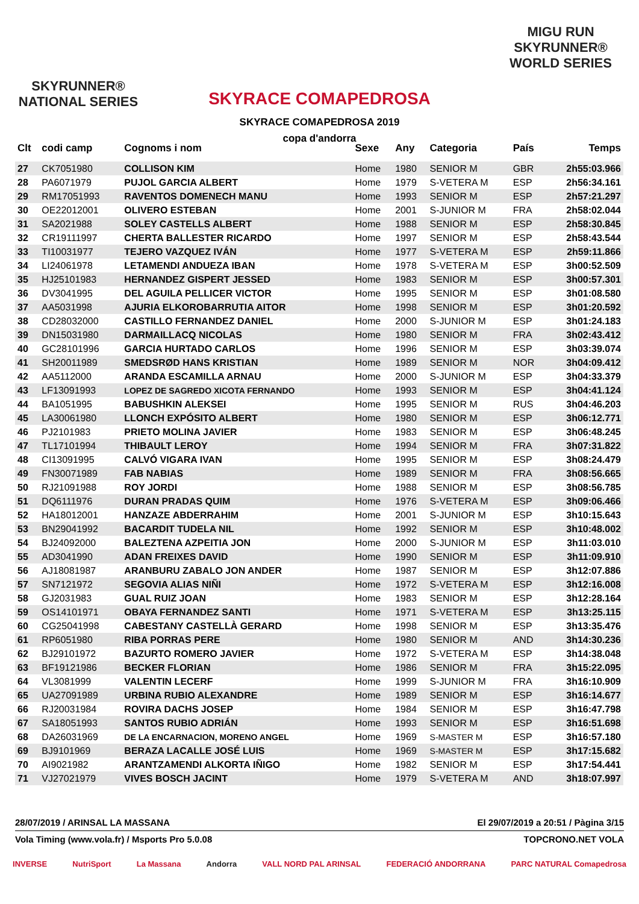SKYRUNNER®
NATIONAL SERIES
SKYRACE COMAPEDROSA
SKYRACE COMAPEDROSA 2019
copa d'andorra
MIGU RUN
SKYRUNNER®
WORLD SERIES
| Clt | codi camp | Cognoms i nom | Sexe | Any | Categoria | País | Temps |
| --- | --- | --- | --- | --- | --- | --- | --- |
| 27 | CK7051980 | COLLISON KIM | Home | 1980 | SENIOR M | GBR | 2h55:03.966 |
| 28 | PA6071979 | PUJOL GARCIA ALBERT | Home | 1979 | S-VETERA M | ESP | 2h56:34.161 |
| 29 | RM17051993 | RAVENTOS DOMENECH MANU | Home | 1993 | SENIOR M | ESP | 2h57:21.297 |
| 30 | OE22012001 | OLIVERO ESTEBAN | Home | 2001 | S-JUNIOR M | FRA | 2h58:02.044 |
| 31 | SA2021988 | SOLEY CASTELLS ALBERT | Home | 1988 | SENIOR M | ESP | 2h58:30.845 |
| 32 | CR19111997 | CHERTA BALLESTER RICARDO | Home | 1997 | SENIOR M | ESP | 2h58:43.544 |
| 33 | TI10031977 | TEJERO VAZQUEZ IVÁN | Home | 1977 | S-VETERA M | ESP | 2h59:11.866 |
| 34 | LI24061978 | LETAMENDI ANDUEZA IBAN | Home | 1978 | S-VETERA M | ESP | 3h00:52.509 |
| 35 | HJ25101983 | HERNANDEZ GISPERT JESSED | Home | 1983 | SENIOR M | ESP | 3h00:57.301 |
| 36 | DV3041995 | DEL AGUILA PELLICER VICTOR | Home | 1995 | SENIOR M | ESP | 3h01:08.580 |
| 37 | AA5031998 | AJURIA ELKOROBARRUTIA AITOR | Home | 1998 | SENIOR M | ESP | 3h01:20.592 |
| 38 | CD28032000 | CASTILLO FERNANDEZ DANIEL | Home | 2000 | S-JUNIOR M | ESP | 3h01:24.183 |
| 39 | DN15031980 | DARMAILLACQ NICOLAS | Home | 1980 | SENIOR M | FRA | 3h02:43.412 |
| 40 | GC28101996 | GARCIA HURTADO CARLOS | Home | 1996 | SENIOR M | ESP | 3h03:39.074 |
| 41 | SH20011989 | SMEDSRØD HANS KRISTIAN | Home | 1989 | SENIOR M | NOR | 3h04:09.412 |
| 42 | AA5112000 | ARANDA ESCAMILLA ARNAU | Home | 2000 | S-JUNIOR M | ESP | 3h04:33.379 |
| 43 | LF13091993 | LOPEZ DE SAGREDO XICOTA FERNANDO | Home | 1993 | SENIOR M | ESP | 3h04:41.124 |
| 44 | BA1051995 | BABUSHKIN ALEKSEI | Home | 1995 | SENIOR M | RUS | 3h04:46.203 |
| 45 | LA30061980 | LLONCH EXPÓSITO ALBERT | Home | 1980 | SENIOR M | ESP | 3h06:12.771 |
| 46 | PJ2101983 | PRIETO MOLINA JAVIER | Home | 1983 | SENIOR M | ESP | 3h06:48.245 |
| 47 | TL17101994 | THIBAULT LEROY | Home | 1994 | SENIOR M | FRA | 3h07:31.822 |
| 48 | CI13091995 | CALVÓ VIGARA IVAN | Home | 1995 | SENIOR M | ESP | 3h08:24.479 |
| 49 | FN30071989 | FAB NABIAS | Home | 1989 | SENIOR M | FRA | 3h08:56.665 |
| 50 | RJ21091988 | ROY JORDI | Home | 1988 | SENIOR M | ESP | 3h08:56.785 |
| 51 | DQ6111976 | DURAN PRADAS QUIM | Home | 1976 | S-VETERA M | ESP | 3h09:06.466 |
| 52 | HA18012001 | HANZAZE ABDERRAHIM | Home | 2001 | S-JUNIOR M | ESP | 3h10:15.643 |
| 53 | BN29041992 | BACARDIT TUDELA NIL | Home | 1992 | SENIOR M | ESP | 3h10:48.002 |
| 54 | BJ24092000 | BALEZTENA AZPEITIA JON | Home | 2000 | S-JUNIOR M | ESP | 3h11:03.010 |
| 55 | AD3041990 | ADAN FREIXES DAVID | Home | 1990 | SENIOR M | ESP | 3h11:09.910 |
| 56 | AJ18081987 | ARANBURU ZABALO JON ANDER | Home | 1987 | SENIOR M | ESP | 3h12:07.886 |
| 57 | SN7121972 | SEGOVIA ALIAS NIÑI | Home | 1972 | S-VETERA M | ESP | 3h12:16.008 |
| 58 | GJ2031983 | GUAL RUIZ JOAN | Home | 1983 | SENIOR M | ESP | 3h12:28.164 |
| 59 | OS14101971 | OBAYA FERNANDEZ SANTI | Home | 1971 | S-VETERA M | ESP | 3h13:25.115 |
| 60 | CG25041998 | CABESTANY CASTELLÀ GERARD | Home | 1998 | SENIOR M | ESP | 3h13:35.476 |
| 61 | RP6051980 | RIBA PORRAS PERE | Home | 1980 | SENIOR M | AND | 3h14:30.236 |
| 62 | BJ29101972 | BAZURTO ROMERO JAVIER | Home | 1972 | S-VETERA M | ESP | 3h14:38.048 |
| 63 | BF19121986 | BECKER FLORIAN | Home | 1986 | SENIOR M | FRA | 3h15:22.095 |
| 64 | VL3081999 | VALENTIN LECERF | Home | 1999 | S-JUNIOR M | FRA | 3h16:10.909 |
| 65 | UA27091989 | URBINA RUBIO ALEXANDRE | Home | 1989 | SENIOR M | ESP | 3h16:14.677 |
| 66 | RJ20031984 | ROVIRA DACHS JOSEP | Home | 1984 | SENIOR M | ESP | 3h16:47.798 |
| 67 | SA18051993 | SANTOS RUBIO ADRIÁN | Home | 1993 | SENIOR M | ESP | 3h16:51.698 |
| 68 | DA26031969 | DE LA ENCARNACION, MORENO ANGEL | Home | 1969 | S-MASTER M | ESP | 3h16:57.180 |
| 69 | BJ9101969 | BERAZA LACALLE JOSÉ LUIS | Home | 1969 | S-MASTER M | ESP | 3h17:15.682 |
| 70 | AI9021982 | ARANTZAMENDI ALKORTA IÑIGO | Home | 1982 | SENIOR M | ESP | 3h17:54.441 |
| 71 | VJ27021979 | VIVES BOSCH JACINT | Home | 1979 | S-VETERA M | AND | 3h18:07.997 |
28/07/2019 / ARINSAL LA MASSANA El 29/07/2019 a 20:51 / Pàgina 3/15
Vola Timing (www.vola.fr) / Msports Pro 5.0.08 TOPCRONO.NET VOLA
INVERSE NutriSport La Massana Andorra VALL NORD PAL ARINSAL FEDERACIÓ ANDORRANA PARC NATURAL Comapedrosa